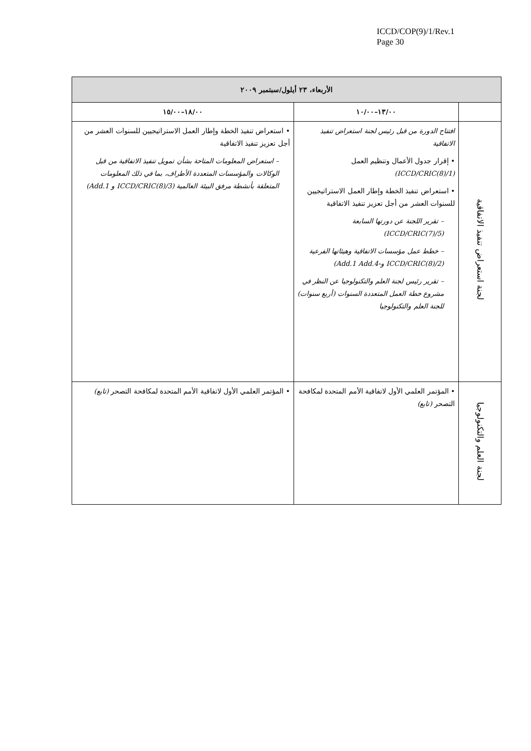ICCD/COP(9)/1/Rev.1
Page 30
| الأربعاء، ٢٣ أيلول/سبتمبر ٢٠٠٩ | | |
| --- | --- | --- |
| | ١٣/٠٠–١٠/٠٠ | ١٨/٠٠–١٥/٠٠ |
| لجنة استعراض تنفيذ الاتفاقية | افتتاح الدورة من قبل رئيس لجنة استعراض تنفيذ الاتفاقية • إقرار جدول الأعمال وتنظيم العمل (ICCD/CRIC(8)/1) • استعراض تنفيذ الخطة وإطار العمل الاستراتيجيين للسنوات العشر من أجل تعزيز تنفيذ الاتفاقية – تقرير اللجنة عن دورتها السابعة (ICCD/CRIC(7)/5) – خطط عمل مؤسسات الاتفاقية وهيئاتها الفرعية (ICCD/CRIC(8)/2 و-Add.1 Add.4) – تقرير رئيس لجنة العلم والتكنولوجيا عن النظر في مشروع خطة العمل المتعددة السنوات (أربع سنوات) للجنة العلم والتكنولوجيا | • استعراض تنفيذ الخطة وإطار العمل الاستراتيجيين للسنوات العشر من أجل تعزيز تنفيذ الاتفاقية – استعراض المعلومات المتاحة بشأن تمويل تنفيذ الاتفاقية من قبل الوكالات والمؤسسات المتعددة الأطراف، بما في ذلك المعلومات المتعلقة بأنشطة مرفق البيئة العالمية (ICCD/CRIC(8)/3 و Add.1) |
| لجنة العلم والتكنولوجيا | • المؤتمر العلمي الأول لاتفاقية الأمم المتحدة لمكافحة التصحر (تابع) | • المؤتمر العلمي الأول لاتفاقية الأمم المتحدة لمكافحة التصحر (تابع) |